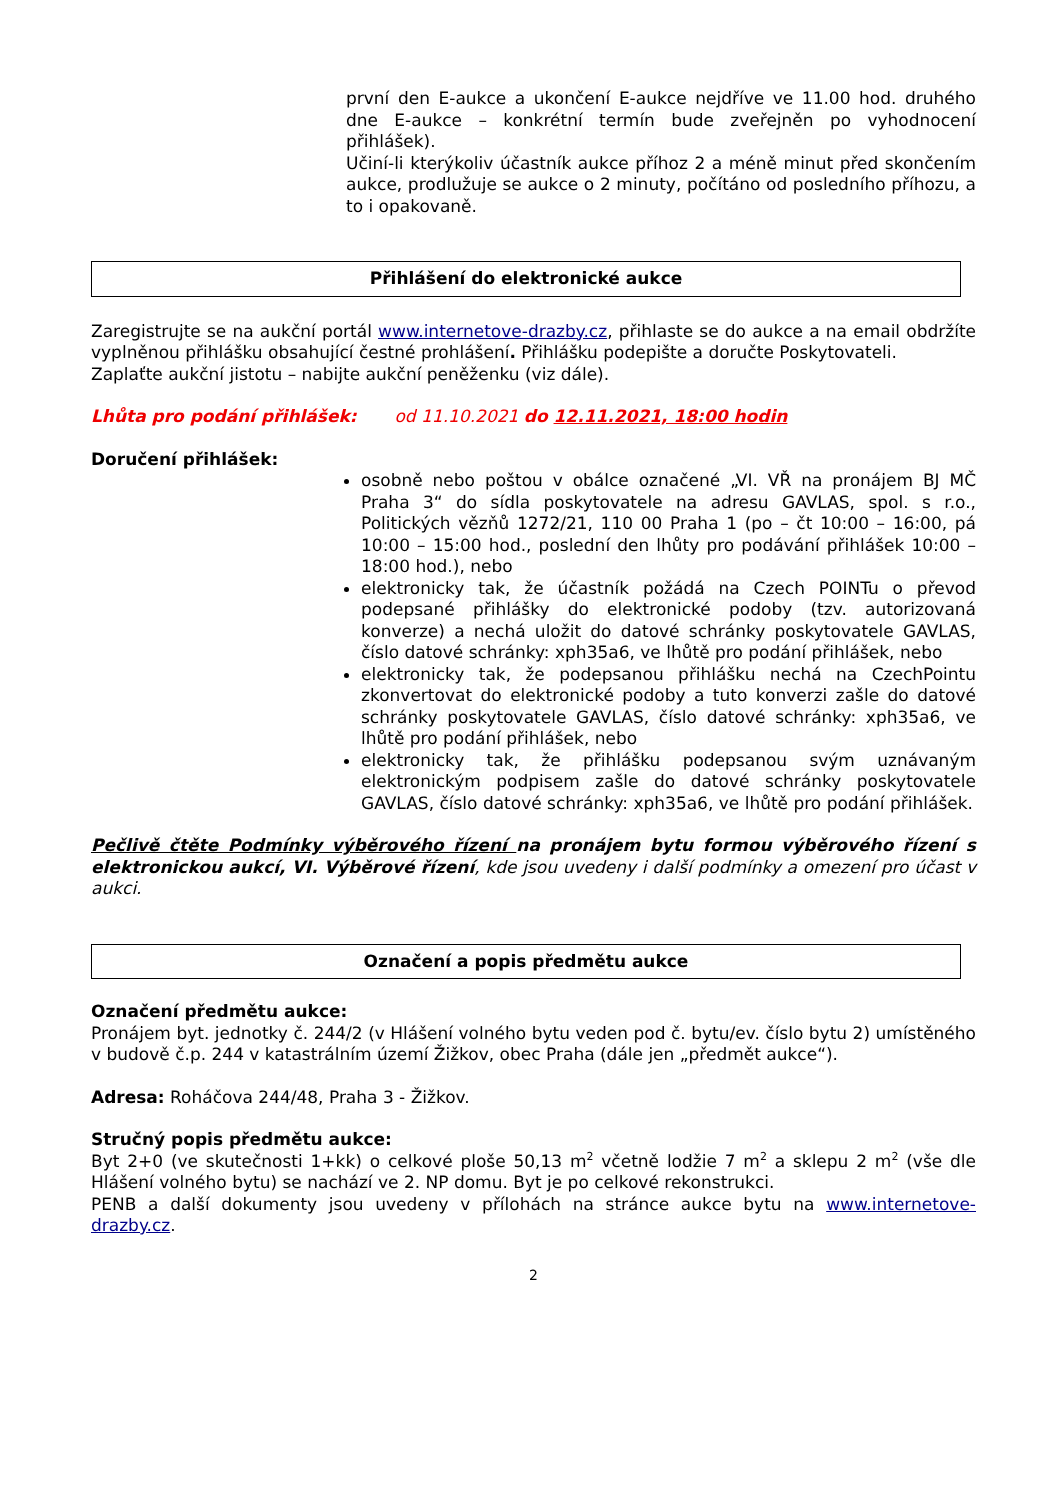první den E-aukce a ukončení E-aukce nejdříve ve 11.00 hod. druhého dne E-aukce – konkrétní termín bude zveřejněn po vyhodnocení přihlášek).
Učiní-li kterýkoliv účastník aukce příhoz 2 a méně minut před skončením aukce, prodlužuje se aukce o 2 minuty, počítáno od posledního příhozu, a to i opakovaně.
Přihlášení do elektronické aukce
Zaregistrujte se na aukční portál www.internetove-drazby.cz, přihlaste se do aukce a na email obdržíte vyplněnou přihlášku obsahující čestné prohlášení. Přihlášku podepište a doručte Poskytovateli.
Zaplaťte aukční jistotu – nabijte aukční peněženku (viz dále).
Lhůta pro podání přihlášek: od 11.10.2021 do 12.11.2021, 18:00 hodin
Doručení přihlášek:
osobně nebo poštou v obálce označené „VI. VŘ na pronájem BJ MČ Praha 3“ do sídla poskytovatele na adresu GAVLAS, spol. s r.o., Politických vězňů 1272/21, 110 00 Praha 1 (po – čt 10:00 – 16:00, pá 10:00 – 15:00 hod., poslední den lhůty pro podávání přihlášek 10:00 – 18:00 hod.), nebo
elektronicky tak, že účastník požádá na Czech POINTu o převod podepsané přihlášky do elektronické podoby (tzv. autorizovaná konverze) a nechá uložit do datové schránky poskytovatele GAVLAS, číslo datové schránky: xph35a6, ve lhůtě pro podání přihlášek, nebo
elektronicky tak, že podepsanou přihlášku nechá na CzechPointu zkonvertovat do elektronické podoby a tuto konverzi zašle do datové schránky poskytovatele GAVLAS, číslo datové schránky: xph35a6, ve lhůtě pro podání přihlášek, nebo
elektronicky tak, že přihlášku podepsanou svým uznávaným elektronickým podpisem zašle do datové schránky poskytovatele GAVLAS, číslo datové schránky: xph35a6, ve lhůtě pro podání přihlášek.
Pečlivě čtěte Podmínky výběrového řízení na pronájem bytu formou výběrového řízení s elektronickou aukcí, VI. Výběrové řízení, kde jsou uvedeny i další podmínky a omezení pro účast v aukci.
Označení a popis předmětu aukce
Označení předmětu aukce:
Pronájem byt. jednotky č. 244/2 (v Hlášení volného bytu veden pod č. bytu/ev. číslo bytu 2) umístěného v budově č.p. 244 v katastrálním území Žižkov, obec Praha (dále jen „předmět aukce“).
Adresa: Roháčova 244/48, Praha 3 - Žižkov.
Stručný popis předmětu aukce:
Byt 2+0 (ve skutečnosti 1+kk) o celkové ploše 50,13 m<sup>2</sup> včetně lodžie 7 m<sup>2</sup> a sklepu 2 m<sup>2</sup> (vše dle Hlášení volného bytu) se nachází ve 2. NP domu. Byt je po celkové rekonstrukci.
PENB a další dokumenty jsou uvedeny v přílohách na stránce aukce bytu na www.internetove-drazby.cz.
2